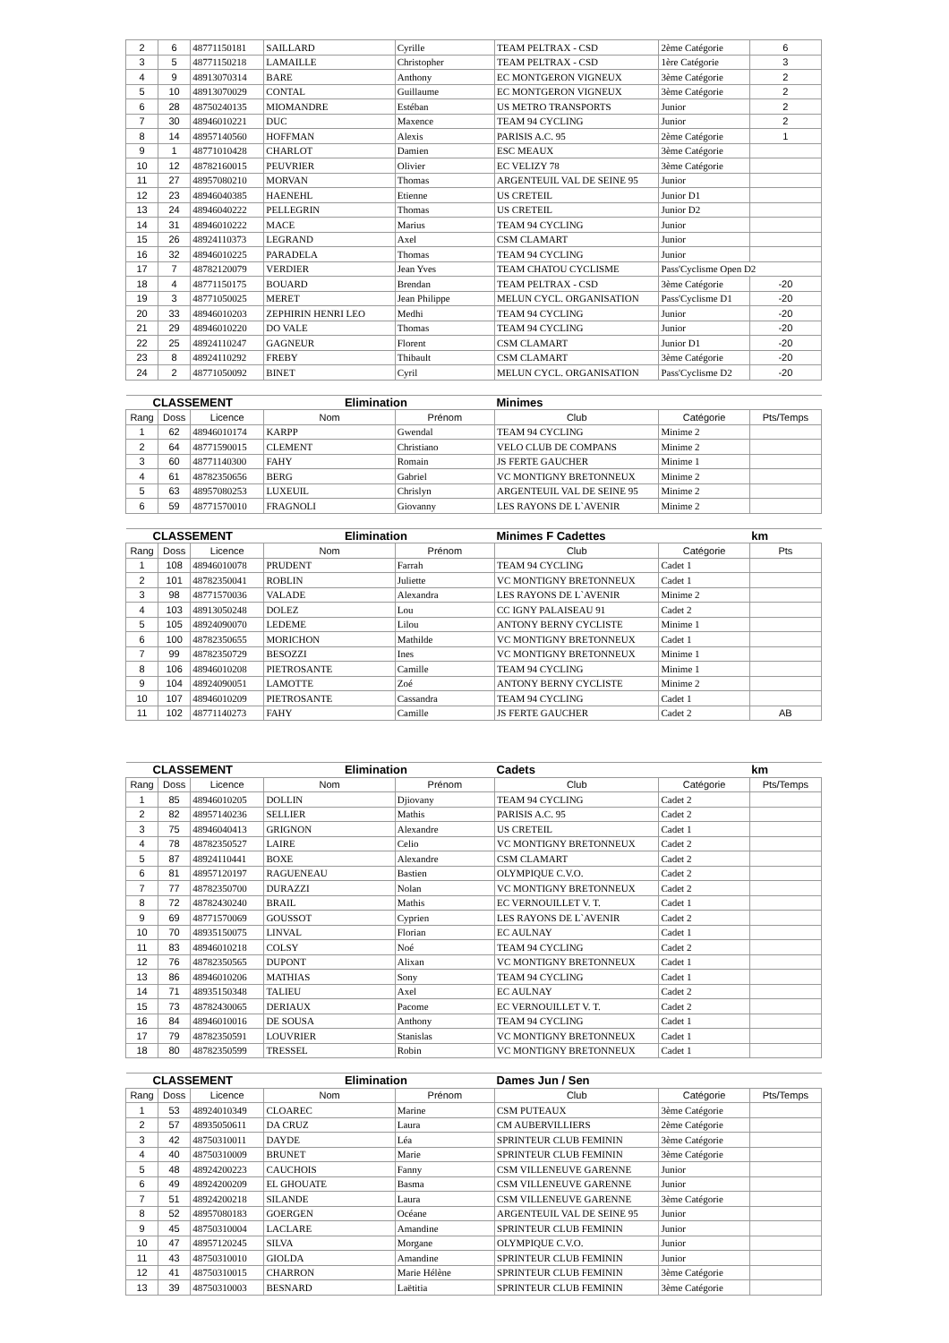| 2 | 6 | 48771150181 | SAILLARD | Cyrille | TEAM PELTRAX - CSD | 2ème Catégorie | 6 |
| 3 | 5 | 48771150218 | LAMAILLE | Christopher | TEAM PELTRAX - CSD | 1ère Catégorie | 3 |
| 4 | 9 | 48913070314 | BARE | Anthony | EC MONTGERON VIGNEUX | 3ème Catégorie | 2 |
| 5 | 10 | 48913070029 | CONTAL | Guillaume | EC MONTGERON VIGNEUX | 3ème Catégorie | 2 |
| 6 | 28 | 48750240135 | MIOMANDRE | Estéban | US METRO TRANSPORTS | Junior | 2 |
| 7 | 30 | 48946010221 | DUC | Maxence | TEAM 94 CYCLING | Junior | 2 |
| 8 | 14 | 48957140560 | HOFFMAN | Alexis | PARISIS A.C. 95 | 2ème Catégorie | 1 |
| 9 | 1 | 48771010428 | CHARLOT | Damien | ESC MEAUX | 3ème Catégorie | |
| 10 | 12 | 48782160015 | PEUVRIER | Olivier | EC VELIZY 78 | 3ème Catégorie | |
| 11 | 27 | 48957080210 | MORVAN | Thomas | ARGENTEUIL VAL DE SEINE 95 | Junior | |
| 12 | 23 | 48946040385 | HAENEHL | Etienne | US CRETEIL | Junior D1 | |
| 13 | 24 | 48946040222 | PELLEGRIN | Thomas | US CRETEIL | Junior D2 | |
| 14 | 31 | 48946010222 | MACE | Marius | TEAM 94 CYCLING | Junior | |
| 15 | 26 | 48924110373 | LEGRAND | Axel | CSM CLAMART | Junior | |
| 16 | 32 | 48946010225 | PARADELA | Thomas | TEAM 94 CYCLING | Junior | |
| 17 | 7 | 48782120079 | VERDIER | Jean Yves | TEAM CHATOU CYCLISME | Pass'Cyclisme Open D2 | |
| 18 | 4 | 48771150175 | BOUARD | Brendan | TEAM PELTRAX - CSD | 3ème Catégorie | -20 |
| 19 | 3 | 48771050025 | MERET | Jean Philippe | MELUN CYCL. ORGANISATION | Pass'Cyclisme D1 | -20 |
| 20 | 33 | 48946010203 | ZEPHIRIN HENRI LEO | Medhi | TEAM 94 CYCLING | Junior | -20 |
| 21 | 29 | 48946010220 | DO VALE | Thomas | TEAM 94 CYCLING | Junior | -20 |
| 22 | 25 | 48924110247 | GAGNEUR | Florent | CSM CLAMART | Junior D1 | -20 |
| 23 | 8 | 48924110292 | FREBY | Thibault | CSM CLAMART | 3ème Catégorie | -20 |
| 24 | 2 | 48771050092 | BINET | Cyril | MELUN CYCL. ORGANISATION | Pass'Cyclisme D2 | -20 |
| CLASSEMENT | | | Elimination | | Minimes | | |
| --- | --- | --- | --- | --- | --- | --- | --- |
| Rang | Doss | Licence | Nom | Prénom | Club | Catégorie | Pts/Temps |
| 1 | 62 | 48946010174 | KARPP | Gwendal | TEAM 94 CYCLING | Minime 2 | |
| 2 | 64 | 48771590015 | CLEMENT | Christiano | VELO CLUB DE COMPANS | Minime 2 | |
| 3 | 60 | 48771140300 | FAHY | Romain | JS FERTE GAUCHER | Minime 1 | |
| 4 | 61 | 48782350656 | BERG | Gabriel | VC MONTIGNY BRETONNEUX | Minime 2 | |
| 5 | 63 | 48957080253 | LUXEUIL | Chrislyn | ARGENTEUIL VAL DE SEINE 95 | Minime 2 | |
| 6 | 59 | 48771570010 | FRAGNOLI | Giovanny | LES RAYONS DE L`AVENIR | Minime 2 | |
| CLASSEMENT | | | Elimination | | Minimes F Cadettes | | km |
| --- | --- | --- | --- | --- | --- | --- | --- |
| Rang | Doss | Licence | Nom | Prénom | Club | Catégorie | Pts |
| 1 | 108 | 48946010078 | PRUDENT | Farrah | TEAM 94 CYCLING | Cadet 1 | |
| 2 | 101 | 48782350041 | ROBLIN | Juliette | VC MONTIGNY BRETONNEUX | Cadet 1 | |
| 3 | 98 | 48771570036 | VALADE | Alexandra | LES RAYONS DE L`AVENIR | Minime 2 | |
| 4 | 103 | 48913050248 | DOLEZ | Lou | CC IGNY PALAISEAU 91 | Cadet 2 | |
| 5 | 105 | 48924090070 | LEDEME | Lilou | ANTONY BERNY CYCLISTE | Minime 1 | |
| 6 | 100 | 48782350655 | MORICHON | Mathilde | VC MONTIGNY BRETONNEUX | Cadet 1 | |
| 7 | 99 | 48782350729 | BESOZZI | Ines | VC MONTIGNY BRETONNEUX | Minime 1 | |
| 8 | 106 | 48946010208 | PIETROSANTE | Camille | TEAM 94 CYCLING | Minime 1 | |
| 9 | 104 | 48924090051 | LAMOTTE | Zoé | ANTONY BERNY CYCLISTE | Minime 2 | |
| 10 | 107 | 48946010209 | PIETROSANTE | Cassandra | TEAM 94 CYCLING | Cadet 1 | |
| 11 | 102 | 48771140273 | FAHY | Camille | JS FERTE GAUCHER | Cadet 2 | AB |
| CLASSEMENT | | | Elimination | | Cadets | | km |
| --- | --- | --- | --- | --- | --- | --- | --- |
| Rang | Doss | Licence | Nom | Prénom | Club | Catégorie | Pts/Temps |
| 1 | 85 | 48946010205 | DOLLIN | Djiovany | TEAM 94 CYCLING | Cadet 2 | |
| 2 | 82 | 48957140236 | SELLIER | Mathis | PARISIS A.C. 95 | Cadet 2 | |
| 3 | 75 | 48946040413 | GRIGNON | Alexandre | US CRETEIL | Cadet 1 | |
| 4 | 78 | 48782350527 | LAIRE | Celio | VC MONTIGNY BRETONNEUX | Cadet 2 | |
| 5 | 87 | 48924110441 | BOXE | Alexandre | CSM CLAMART | Cadet 2 | |
| 6 | 81 | 48957120197 | RAGUENEAU | Bastien | OLYMPIQUE C.V.O. | Cadet 2 | |
| 7 | 77 | 48782350700 | DURAZZI | Nolan | VC MONTIGNY BRETONNEUX | Cadet 2 | |
| 8 | 72 | 48782430240 | BRAIL | Mathis | EC VERNOUILLET V. T. | Cadet 1 | |
| 9 | 69 | 48771570069 | GOUSSOT | Cyprien | LES RAYONS DE L`AVENIR | Cadet 2 | |
| 10 | 70 | 48935150075 | LINVAL | Florian | EC AULNAY | Cadet 1 | |
| 11 | 83 | 48946010218 | COLSY | Noé | TEAM 94 CYCLING | Cadet 2 | |
| 12 | 76 | 48782350565 | DUPONT | Alixan | VC MONTIGNY BRETONNEUX | Cadet 1 | |
| 13 | 86 | 48946010206 | MATHIAS | Sony | TEAM 94 CYCLING | Cadet 1 | |
| 14 | 71 | 48935150348 | TALIEU | Axel | EC AULNAY | Cadet 2 | |
| 15 | 73 | 48782430065 | DERIAUX | Pacome | EC VERNOUILLET V. T. | Cadet 2 | |
| 16 | 84 | 48946010016 | DE SOUSA | Anthony | TEAM 94 CYCLING | Cadet 1 | |
| 17 | 79 | 48782350591 | LOUVRIER | Stanislas | VC MONTIGNY BRETONNEUX | Cadet 1 | |
| 18 | 80 | 48782350599 | TRESSEL | Robin | VC MONTIGNY BRETONNEUX | Cadet 1 | |
| CLASSEMENT | | | Elimination | | Dames Jun / Sen | | |
| --- | --- | --- | --- | --- | --- | --- | --- |
| Rang | Doss | Licence | Nom | Prénom | Club | Catégorie | Pts/Temps |
| 1 | 53 | 48924010349 | CLOAREC | Marine | CSM PUTEAUX | 3ème Catégorie | |
| 2 | 57 | 48935050611 | DA CRUZ | Laura | CM AUBERVILLIERS | 2ème Catégorie | |
| 3 | 42 | 48750310011 | DAYDE | Léa | SPRINTEUR CLUB FEMININ | 3ème Catégorie | |
| 4 | 40 | 48750310009 | BRUNET | Marie | SPRINTEUR CLUB FEMININ | 3ème Catégorie | |
| 5 | 48 | 48924200223 | CAUCHOIS | Fanny | CSM VILLENEUVE GARENNE | Junior | |
| 6 | 49 | 48924200209 | EL GHOUATE | Basma | CSM VILLENEUVE GARENNE | Junior | |
| 7 | 51 | 48924200218 | SILANDE | Laura | CSM VILLENEUVE GARENNE | 3ème Catégorie | |
| 8 | 52 | 48957080183 | GOERGEN | Océane | ARGENTEUIL VAL DE SEINE 95 | Junior | |
| 9 | 45 | 48750310004 | LACLARE | Amandine | SPRINTEUR CLUB FEMININ | Junior | |
| 10 | 47 | 48957120245 | SILVA | Morgane | OLYMPIQUE C.V.O. | Junior | |
| 11 | 43 | 48750310010 | GIOLDA | Amandine | SPRINTEUR CLUB FEMININ | Junior | |
| 12 | 41 | 48750310015 | CHARRON | Marie Hélène | SPRINTEUR CLUB FEMININ | 3ème Catégorie | |
| 13 | 39 | 48750310003 | BESNARD | Laëtitia | SPRINTEUR CLUB FEMININ | 3ème Catégorie | |